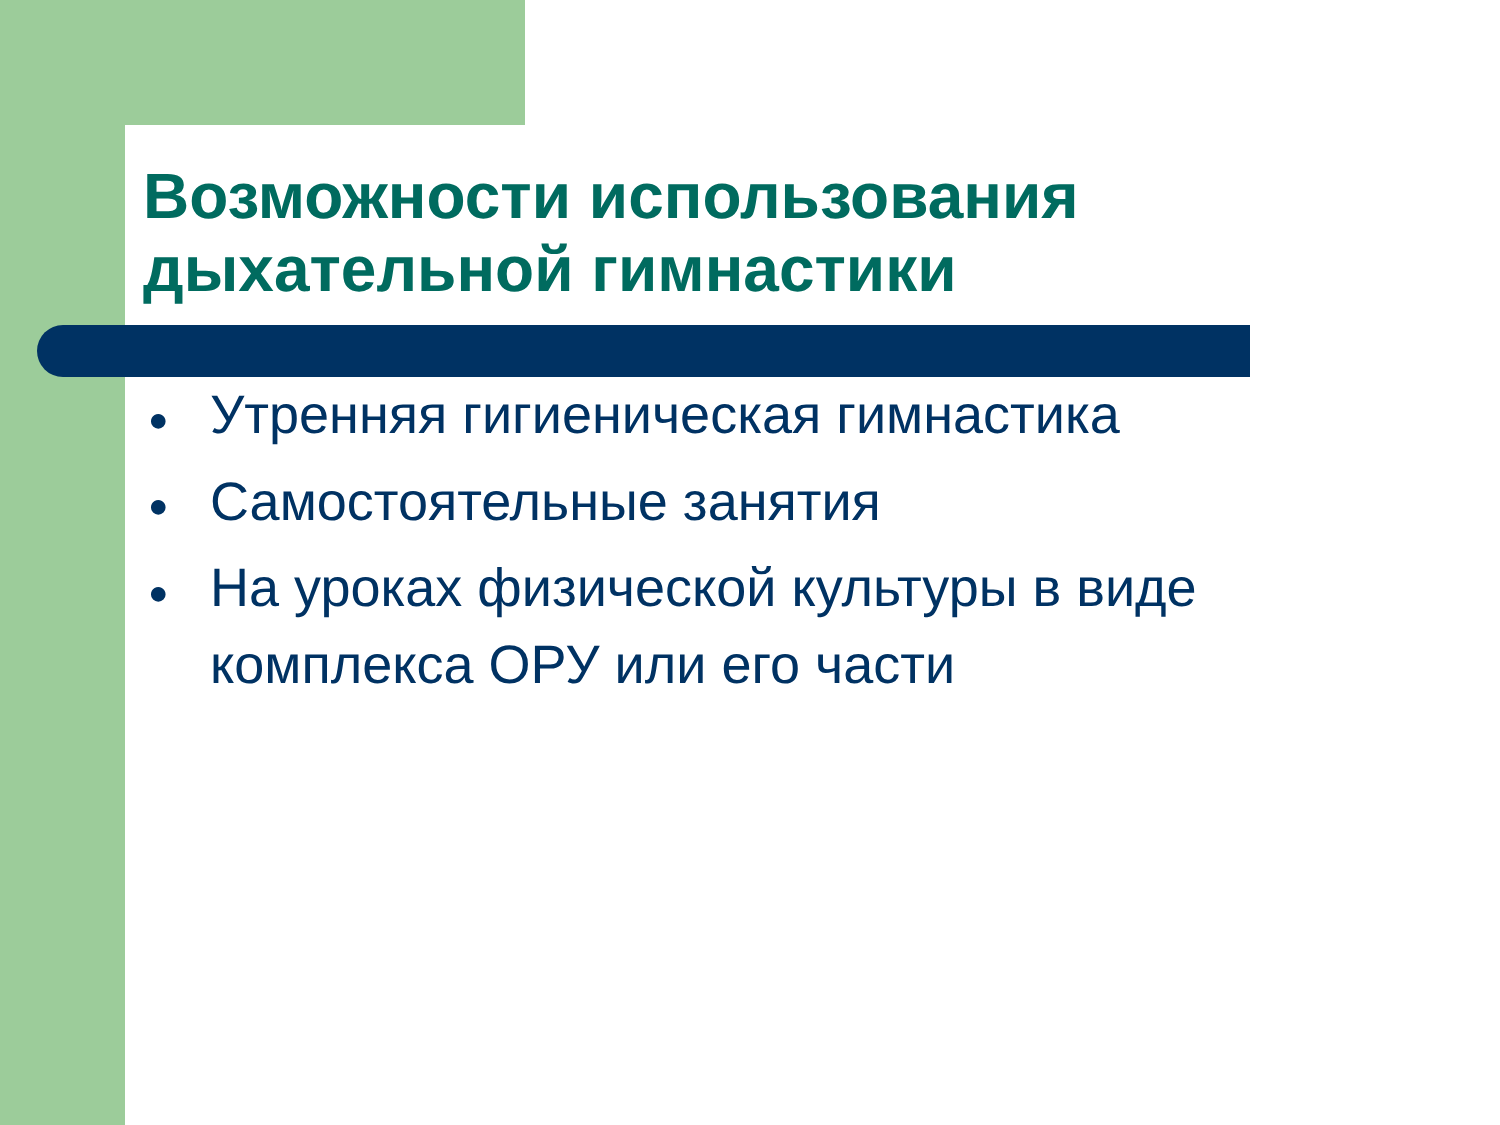Возможности использования дыхательной гимнастики
● Утренняя гигиеническая гимнастика
● Самостоятельные занятия
● На уроках физической культуры в виде комплекса ОРУ или его части